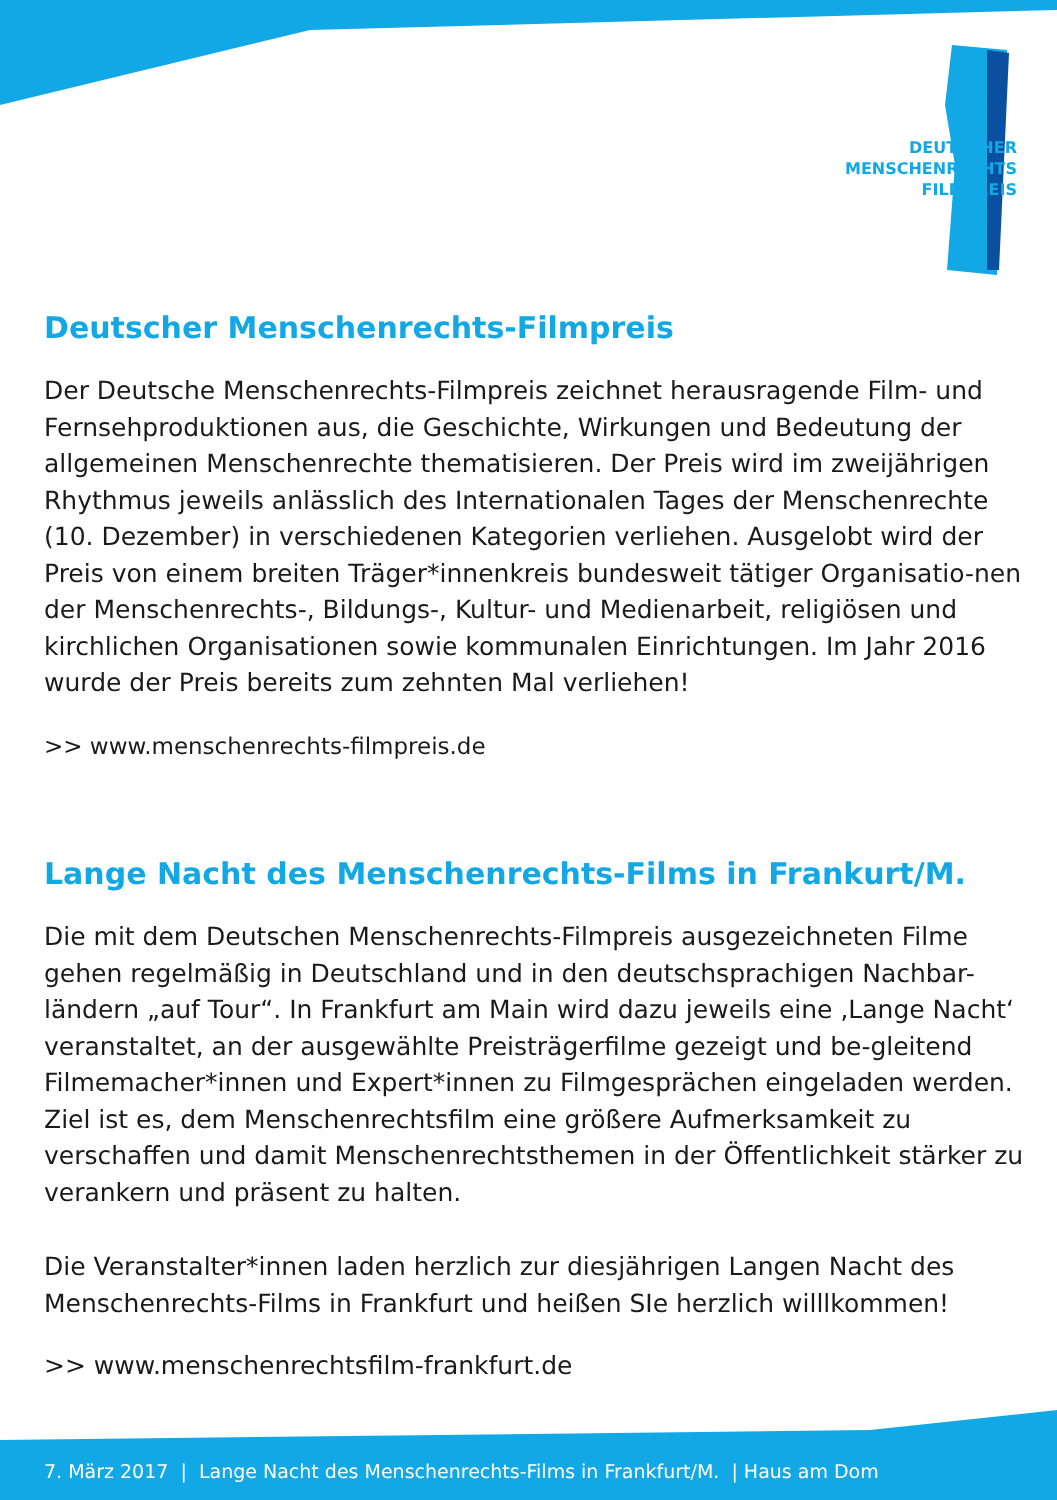DEUTSCHER
MENSCHENRECHTS
FILMPREIS
Deutscher Menschenrechts-Filmpreis
Der Deutsche Menschenrechts-Filmpreis zeichnet herausragende Film- und Fernsehproduktionen aus, die Geschichte, Wirkungen und Bedeutung der allgemeinen Menschenrechte thematisieren. Der Preis wird im zweijährigen Rhythmus jeweils anlässlich des Internationalen Tages der Menschenrechte (10. Dezember) in verschiedenen Kategorien verliehen. Ausgelobt wird der Preis von einem breiten Träger*innenkreis bundesweit tätiger Organisatio-nen der Menschenrechts-, Bildungs-, Kultur- und Medienarbeit, religiösen und kirchlichen Organisationen sowie kommunalen Einrichtungen. Im Jahr 2016 wurde der Preis bereits zum zehnten Mal verliehen!
>> www.menschenrechts-filmpreis.de
Lange Nacht des Menschenrechts-Films in Frankurt/M.
Die mit dem Deutschen Menschenrechts-Filmpreis ausgezeichneten Filme gehen regelmäßig in Deutschland und in den deutschsprachigen Nachbar-ländern „auf Tour“. In Frankfurt am Main wird dazu jeweils eine ‚Lange Nacht‘ veranstaltet, an der ausgewählte Preisträgerfilme gezeigt und be-gleitend Filmemacher*innen und Expert*innen zu Filmgesprächen eingeladen werden. Ziel ist es, dem Menschenrechtsfilm eine größere Aufmerksamkeit zu verschaffen und damit Menschenrechtsthemen in der Öffentlichkeit stärker zu verankern und präsent zu halten.
Die Veranstalter*innen laden herzlich zur diesjährigen Langen Nacht des Menschenrechts-Films in Frankfurt und heißen SIe herzlich willlkommen!
>> www.menschenrechtsfilm-frankfurt.de
7. März 2017 | Lange Nacht des Menschenrechts-Films in Frankfurt/M. | Haus am Dom